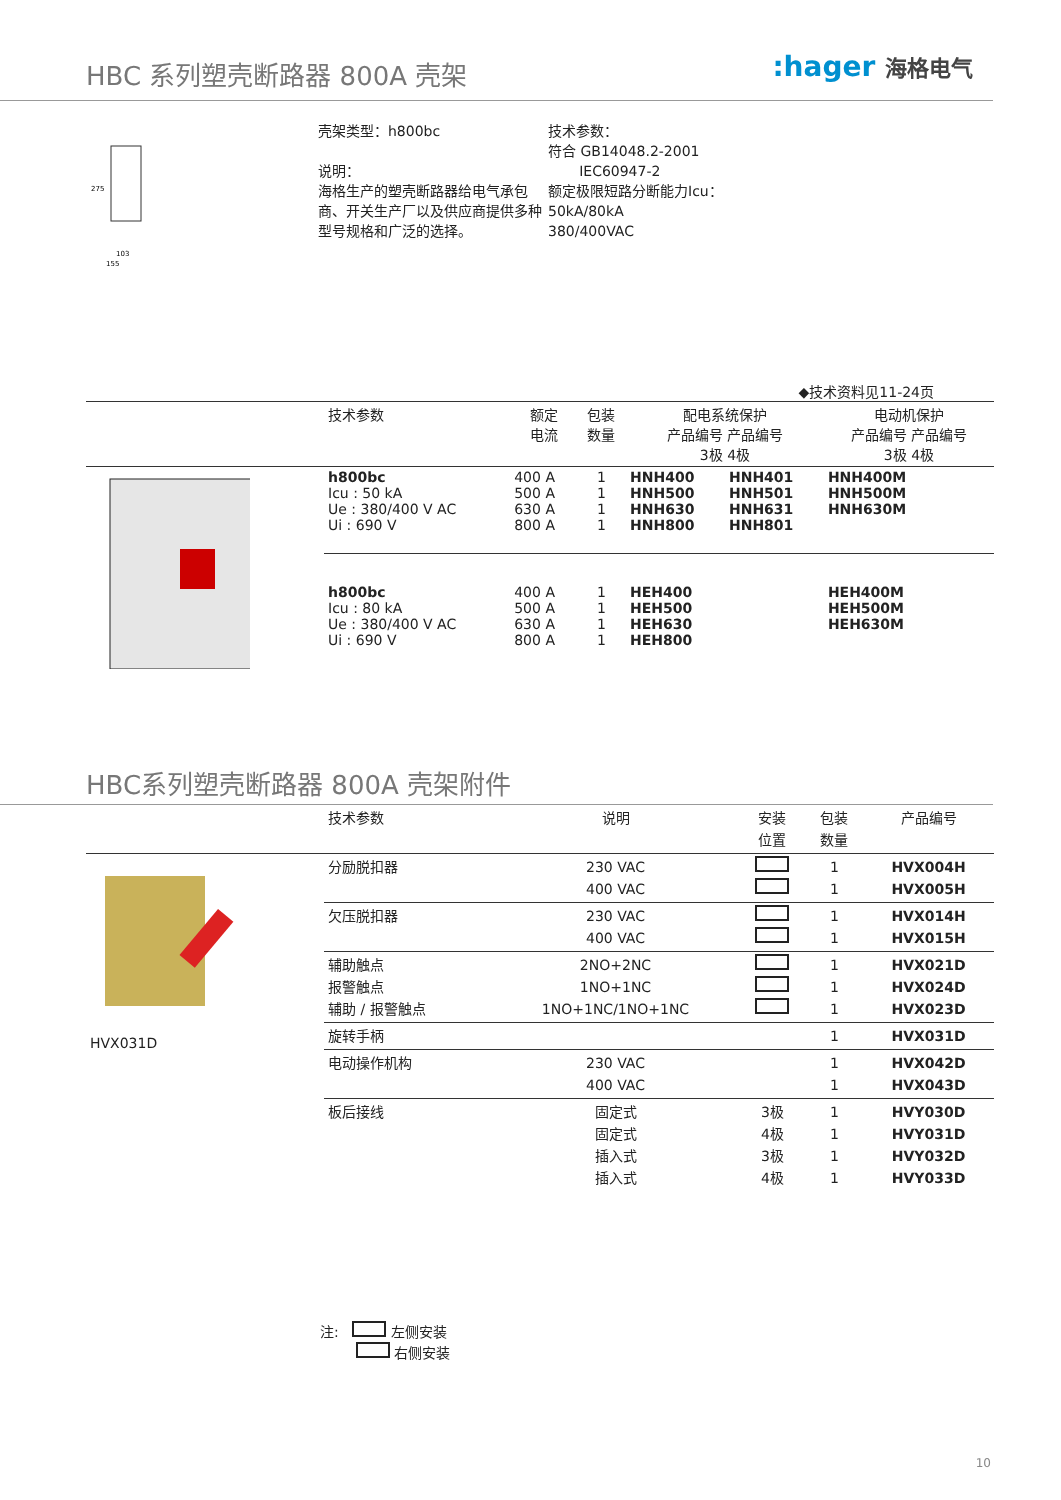HBC 系列塑壳断路器 800A 壳架
:hager 海格电气
103
155
275
壳架类型：h800bc
说明：
海格生产的塑壳断路器给电气承包商、开关生产厂以及供应商提供多种型号规格和广泛的选择。
技术参数：
符合 GB14048.2-2001
IEC60947-2
额定极限短路分断能力Icu：
50kA/80kA
380/400VAC
◆技术资料见11-24页
| | 技术参数 | 额定 电流 | 包装 数量 | 配电系统保护 产品编号 产品编号 3极 4极 | | 电动机保护 产品编号 产品编号 3极 4极 | |
| --- | --- | --- | --- | --- | --- | --- | --- |
| | h800bc Icu : 50 kA Ue : 380/400 V AC Ui : 690 V | 400 A 500 A 630 A 800 A | 1 1 1 1 | HNH400 HNH500 HNH630 HNH800 | HNH401 HNH501 HNH631 HNH801 | HNH400M HNH500M HNH630M | |
| | h800bc Icu : 80 kA Ue : 380/400 V AC Ui : 690 V | 400 A 500 A 630 A 800 A | 1 1 1 1 | HEH400 HEH500 HEH630 HEH800 | | HEH400M HEH500M HEH630M | |
HBC系列塑壳断路器 800A 壳架附件
| | 技术参数 | 说明 | 安装 位置 | 包装 数量 | 产品编号 |
| --- | --- | --- | --- | --- | --- |
| HVX031D | 分励脱扣器 | 230 VAC 400 VAC | | 1 1 | HVX004H HVX005H |
| | 欠压脱扣器 | 230 VAC 400 VAC | | 1 1 | HVX014H HVX015H |
| | 辅助触点 报警触点 辅助 / 报警触点 | 2NO+2NC 1NO+1NC 1NO+1NC/1NO+1NC | | 1 1 1 | HVX021D HVX024D HVX023D |
| | 旋转手柄 | | | 1 | HVX031D |
| | 电动操作机构 | 230 VAC 400 VAC | | 1 1 | HVX042D HVX043D |
| | 板后接线 | 固定式 固定式 插入式 插入式 | 3极 4极 3极 4极 | 1 1 1 1 | HVY030D HVY031D HVY032D HVY033D |
注: 左侧安装
右侧安装
10